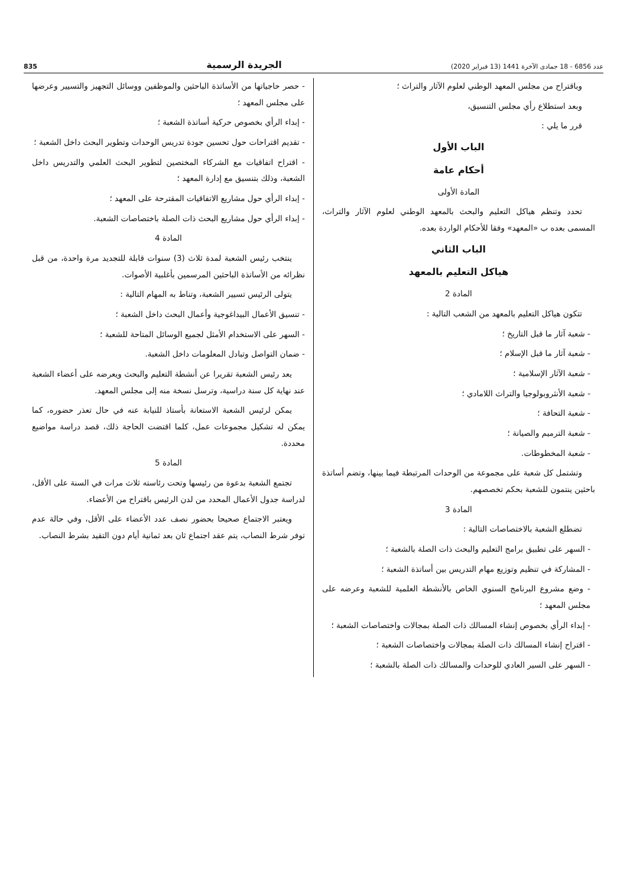عدد 6856 - 18 جمادى الآخرة 1441 (13 فبراير 2020) الجريدة الرسمية 835
وباقتراح من مجلس المعهد الوطني لعلوم الآثار والتراث ؛
وبعد استطلاع رأي مجلس التنسيق،
قرر ما يلي :
الباب الأول
أحكام عامة
المادة الأولى
تحدد وتنظم هياكل التعليم والبحث بالمعهد الوطني لعلوم الآثار والتراث، المسمى بعده ب «المعهد» وفقا للأحكام الواردة بعده.
الباب الثاني
هياكل التعليم بالمعهد
المادة 2
تتكون هياكل التعليم بالمعهد من الشعب التالية :
- شعبة آثار ما قبل التاريخ ؛
- شعبة آثار ما قبل الإسلام ؛
- شعبة الآثار الإسلامية ؛
- شعبة الأنثروبولوجيا والتراث اللامادي ؛
- شعبة التحافة ؛
- شعبة الترميم والصيانة ؛
- شعبة المخطوطات.
وتشتمل كل شعبة على مجموعة من الوحدات المرتبطة فيما بينها، وتضم أساتذة باحثين ينتمون للشعبة بحكم تخصصهم.
المادة 3
تضطلع الشعبة بالاختصاصات التالية :
- السهر على تطبيق برامج التعليم والبحث ذات الصلة بالشعبة ؛
- المشاركة في تنظيم وتوزيع مهام التدريس بين أساتذة الشعبة ؛
- وضع مشروع البرنامج السنوي الخاص بالأنشطة العلمية للشعبة وعرضه على مجلس المعهد ؛
- إبداء الرأي بخصوص إنشاء المسالك ذات الصلة بمجالات واختصاصات الشعبة ؛
- اقتراح إنشاء المسالك ذات الصلة بمجالات واختصاصات الشعبة ؛
- السهر على السير العادي للوحدات والمسالك ذات الصلة بالشعبة ؛
- حصر حاجياتها من الأساتذة الباحثين والموظفين ووسائل التجهيز والتسيير وعرضها على مجلس المعهد ؛
- إبداء الرأي بخصوص حركية أساتذة الشعبة ؛
- تقديم اقتراحات حول تحسين جودة تدريس الوحدات وتطوير البحث داخل الشعبة ؛
- اقتراح اتفاقيات مع الشركاء المختصين لتطوير البحث العلمي والتدريس داخل الشعبة، وذلك بتنسيق مع إدارة المعهد ؛
- إبداء الرأي حول مشاريع الاتفاقيات المقترحة على المعهد ؛
- إبداء الرأي حول مشاريع البحث ذات الصلة باختصاصات الشعبة.
المادة 4
ينتخب رئيس الشعبة لمدة ثلاث (3) سنوات قابلة للتجديد مرة واحدة، من قبل نظرائه من الأساتذة الباحثين المرسمين بأغلبية الأصوات.
يتولى الرئيس تسيير الشعبة، وتناط به المهام التالية :
- تنسيق الأعمال البيداغوجية وأعمال البحث داخل الشعبة ؛
- السهر على الاستخدام الأمثل لجميع الوسائل المتاحة للشعبة ؛
- ضمان التواصل وتبادل المعلومات داخل الشعبة.
يعد رئيس الشعبة تقريرا عن أنشطة التعليم والبحث ويعرضه على أعضاء الشعبة عند نهاية كل سنة دراسية، وترسل نسخة منه إلى مجلس المعهد.
يمكن لرئيس الشعبة الاستعانة بأستاذ للنيابة عنه في حال تعذر حضوره، كما يمكن له تشكيل مجموعات عمل، كلما اقتضت الحاجة ذلك، قصد دراسة مواضيع محددة.
المادة 5
تجتمع الشعبة بدعوة من رئيسها وتحت رئاسته ثلاث مرات في السنة على الأقل، لدراسة جدول الأعمال المحدد من لدن الرئيس باقتراح من الأعضاء.
ويعتبر الاجتماع صحيحا بحضور نصف عدد الأعضاء على الأقل، وفي حالة عدم توفر شرط النصاب، يتم عقد اجتماع ثان بعد ثمانية أيام دون التقيد بشرط النصاب.